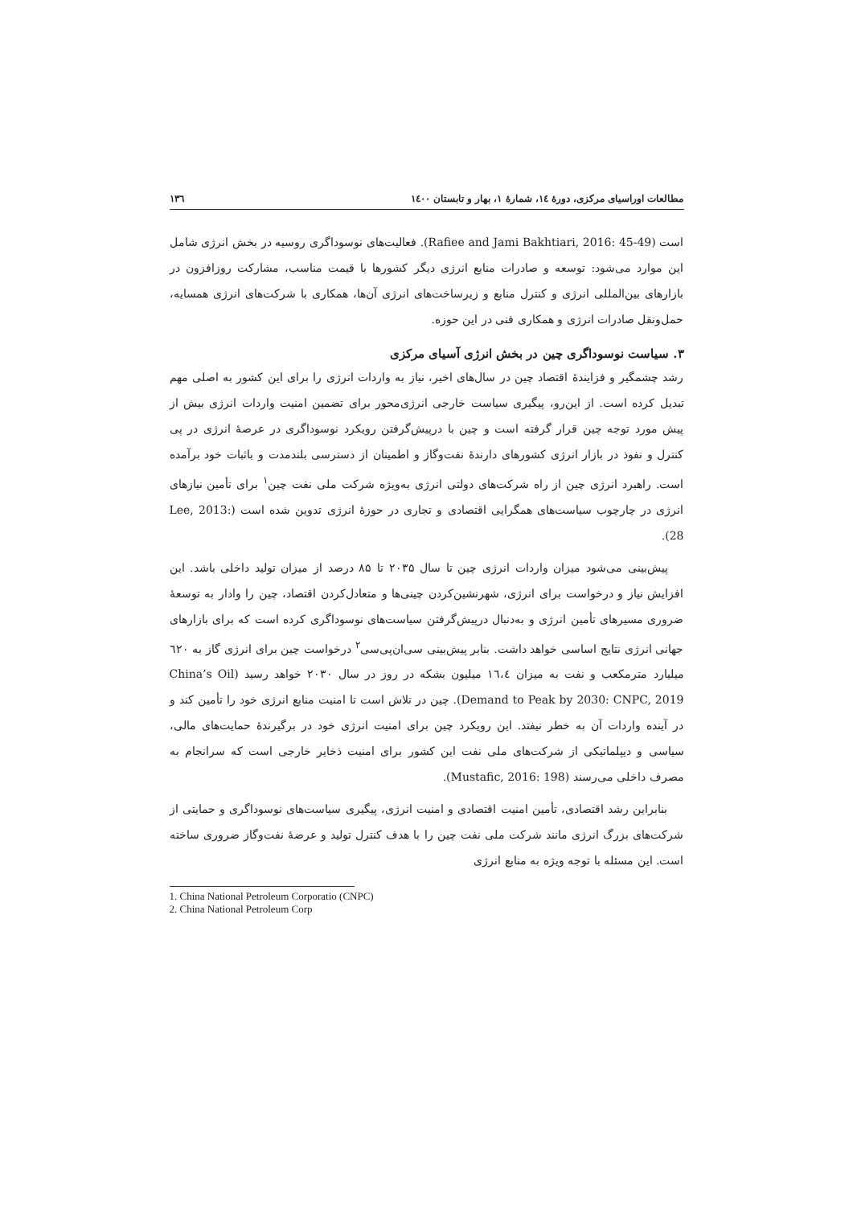مطالعات اوراسیای مرکزی، دورهٔ ۱٤، شمارهٔ ۱، بهار و تابستان ۱٤۰۰ ۱۳٦
است (Rafiee and Jami Bakhtiari, 2016: 45-49). فعالیت‌های نوسوداگری روسیه در بخش انرژی شامل این موارد می‌شود: توسعه و صادرات منابع انرژی دیگر کشورها با قیمت مناسب، مشارکت روزافزون در بازارهای بین‌المللی انرژی و کنترل منابع و زیرساخت‌های انرژی آن‌ها، همکاری با شرکت‌های انرژی همسایه، حمل‌ونقل صادرات انرژی و همکاری فنی در این حوزه.
۳. سیاست نوسوداگری چین در بخش انرژی آسیای مرکزی
رشد چشمگیر و فزایندهٔ اقتصاد چین در سال‌های اخیر، نیاز به واردات انرژی را برای این کشور به اصلی مهم تبدیل کرده است. از این‌رو، پیگیری سیاست خارجی انرژی‌محور برای تضمین امنیت واردات انرژی بیش از پیش مورد توجه چین قرار گرفته است و چین با درپیش‌گرفتن رویکرد نوسوداگری در عرصهٔ انرژی در پی کنترل و نفوذ در بازار انرژی کشورهای دارندهٔ نفت‌وگاز و اطمینان از دسترسی بلندمدت و باثبات خود برآمده است. راهبرد انرژی چین از راه شرکت‌های دولتی انرژی به‌ویژه شرکت ملی نفت چین<sup>۱</sup> برای تأمین نیازهای انرژی در چارچوب سیاست‌های همگرایی اقتصادی و تجاری در حوزهٔ انرژی تدوین شده است (Lee, 2013: 28).
پیش‌بینی می‌شود میزان واردات انرژی چین تا سال ۲۰۳۵ تا ۸۵ درصد از میزان تولید داخلی باشد. این افزایش نیاز و درخواست برای انرژی، شهرنشین‌کردن چینی‌ها و متعادل‌کردن اقتصاد، چین را وادار به توسعهٔ ضروری مسیرهای تأمین انرژی و به‌دنبال درپیش‌گرفتن سیاست‌های نوسوداگری کرده است که برای بازارهای جهانی انرژی نتایج اساسی خواهد داشت. بنابر پیش‌بینی سی‌ان‌پی‌سی<sup>۲</sup> درخواست چین برای انرژی گاز به ٦۲۰ میلیارد مترمکعب و نفت به میزان ۱٦،٤ میلیون بشکه در روز در سال ۲۰۳۰ خواهد رسید (China’s Oil Demand to Peak by 2030: CNPC, 2019). چین در تلاش است تا امنیت منابع انرژی خود را تأمین کند و در آینده واردات آن به خطر نیفتد. این رویکرد چین برای امنیت انرژی خود در برگیرندهٔ حمایت‌های مالی، سیاسی و دیپلماتیکی از شرکت‌های ملی نفت این کشور برای امنیت ذخایر خارجی است که سرانجام به مصرف داخلی می‌رسند (Mustafic, 2016: 198).
بنابراین رشد اقتصادی، تأمین امنیت اقتصادی و امنیت انرژی، پیگیری سیاست‌های نوسوداگری و حمایتی از شرکت‌های بزرگ انرژی مانند شرکت ملی نفت چین را با هدف کنترل تولید و عرضهٔ نفت‌وگاز ضروری ساخته است. این مسئله با توجه ویژه به منابع انرژی
1. China National Petroleum Corporatio (CNPC)
2. China National Petroleum Corp